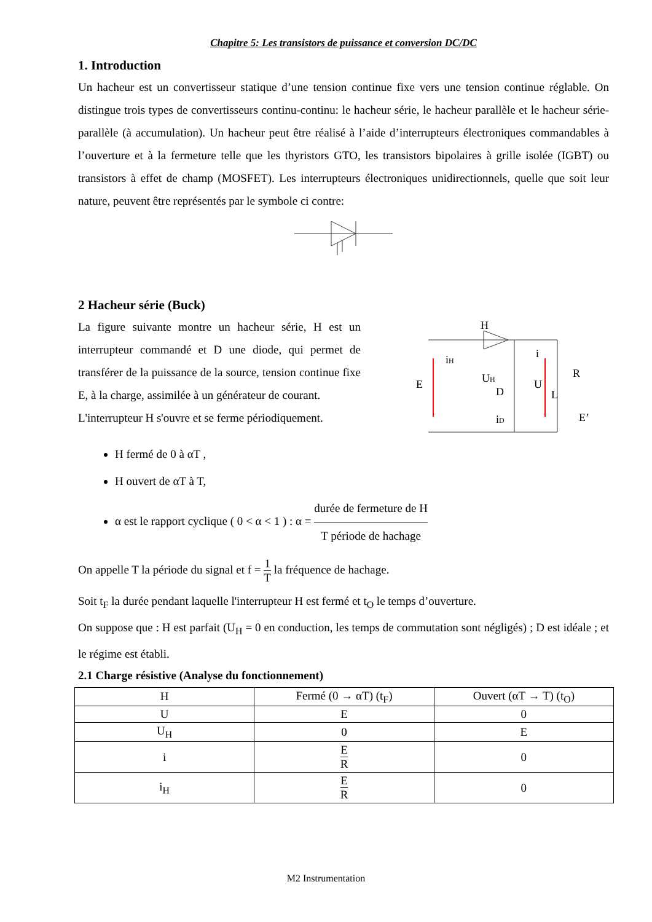Chapitre 5: Les transistors de puissance et conversion DC/DC
1. Introduction
Un hacheur est un convertisseur statique d’une tension continue fixe vers une tension continue réglable. On distingue trois types de convertisseurs continu-continu: le hacheur série, le hacheur parallèle et le hacheur série-parallèle (à accumulation). Un hacheur peut être réalisé à l’aide d’interrupteurs électroniques commandables à l’ouverture et à la fermeture telle que les thyristors GTO, les transistors bipolaires à grille isolée (IGBT) ou transistors à effet de champ (MOSFET). Les interrupteurs électroniques unidirectionnels, quelle que soit leur nature, peuvent être représentés par le symbole ci contre:
2 Hacheur série (Buck)
La figure suivante montre un hacheur série, H est un interrupteur commandé et D une diode, qui permet de transférer de la puissance de la source, tension continue fixe E, à la charge, assimilée à un générateur de courant.
L'interrupteur H s'ouvre et se ferme périodiquement.
H
E
iH
UH
D
U
i
R
L
iD
E’
H fermé de 0 à αT ,
H ouvert de αT à T,
α est le rapport cyclique ( 0 < α < 1 ) : α = durée de fermeture de H T période de hachage
On appelle T la période du signal et f = 1 T la fréquence de hachage.
Soit t<sub>F</sub> la durée pendant laquelle l'interrupteur H est fermé et t<sub>O</sub> le temps d’ouverture.
On suppose que : H est parfait (U<sub>H</sub> = 0 en conduction, les temps de commutation sont négligés) ; D est idéale ; et le régime est établi.
2.1 Charge résistive (Analyse du fonctionnement)
| H | Fermé (0 → αT) (t<sub>F</sub>) | Ouvert (αT → T) (t<sub>O</sub>) |
| U | E | 0 |
| U<sub>H</sub> | 0 | E |
| i | E R | 0 |
| i<sub>H</sub> | E R | 0 |
M2 Instrumentation